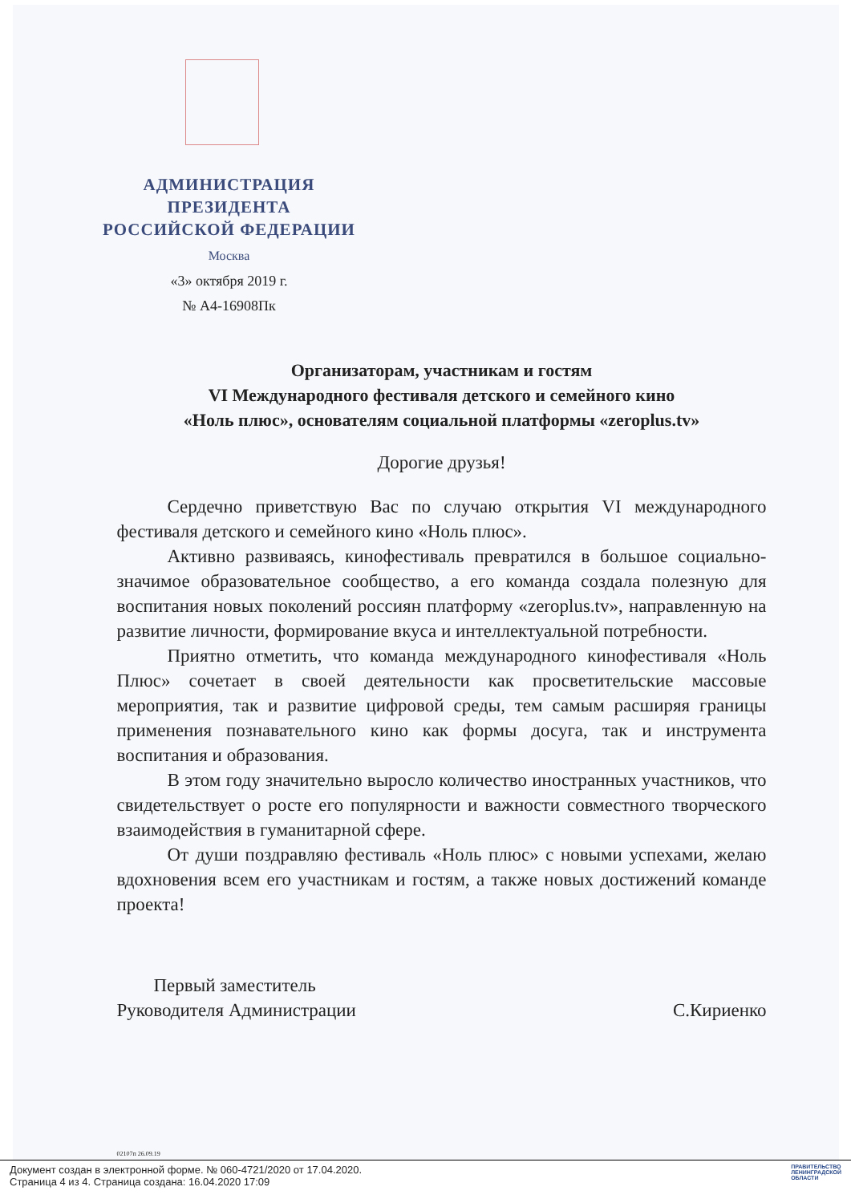АДМИНИСТРАЦИЯ
ПРЕЗИДЕНТА
РОССИЙСКОЙ ФЕДЕРАЦИИ
Москва
«3» октября 2019 г.
№ А4-16908Пк
Организаторам, участникам и гостям
VI Международного фестиваля детского и семейного кино
«Ноль плюс», основателям социальной платформы «zeroplus.tv»
Дорогие друзья!
Сердечно приветствую Вас по случаю открытия VI международного фестиваля детского и семейного кино «Ноль плюс».
Активно развиваясь, кинофестиваль превратился в большое социально-значимое образовательное сообщество, а его команда создала полезную для воспитания новых поколений россиян платформу «zeroplus.tv», направленную на развитие личности, формирование вкуса и интеллектуальной потребности.
Приятно отметить, что команда международного кинофестиваля «Ноль Плюс» сочетает в своей деятельности как просветительские массовые мероприятия, так и развитие цифровой среды, тем самым расширяя границы применения познавательного кино как формы досуга, так и инструмента воспитания и образования.
В этом году значительно выросло количество иностранных участников, что свидетельствует о росте его популярности и важности совместного творческого взаимодействия в гуманитарной сфере.
От души поздравляю фестиваль «Ноль плюс» с новыми успехами, желаю вдохновения всем его участникам и гостям, а также новых достижений команде проекта!
Первый заместитель
Руководителя Администрации
С.Кириенко
02107п 26.09.19
Документ создан в электронной форме. № 060-4721/2020 от 17.04.2020.
Страница 4 из 4. Страница создана: 16.04.2020 17:09
ПРАВИТЕЛЬСТВО
ЛЕНИНГРАДСКОЙ
ОБЛАСТИ